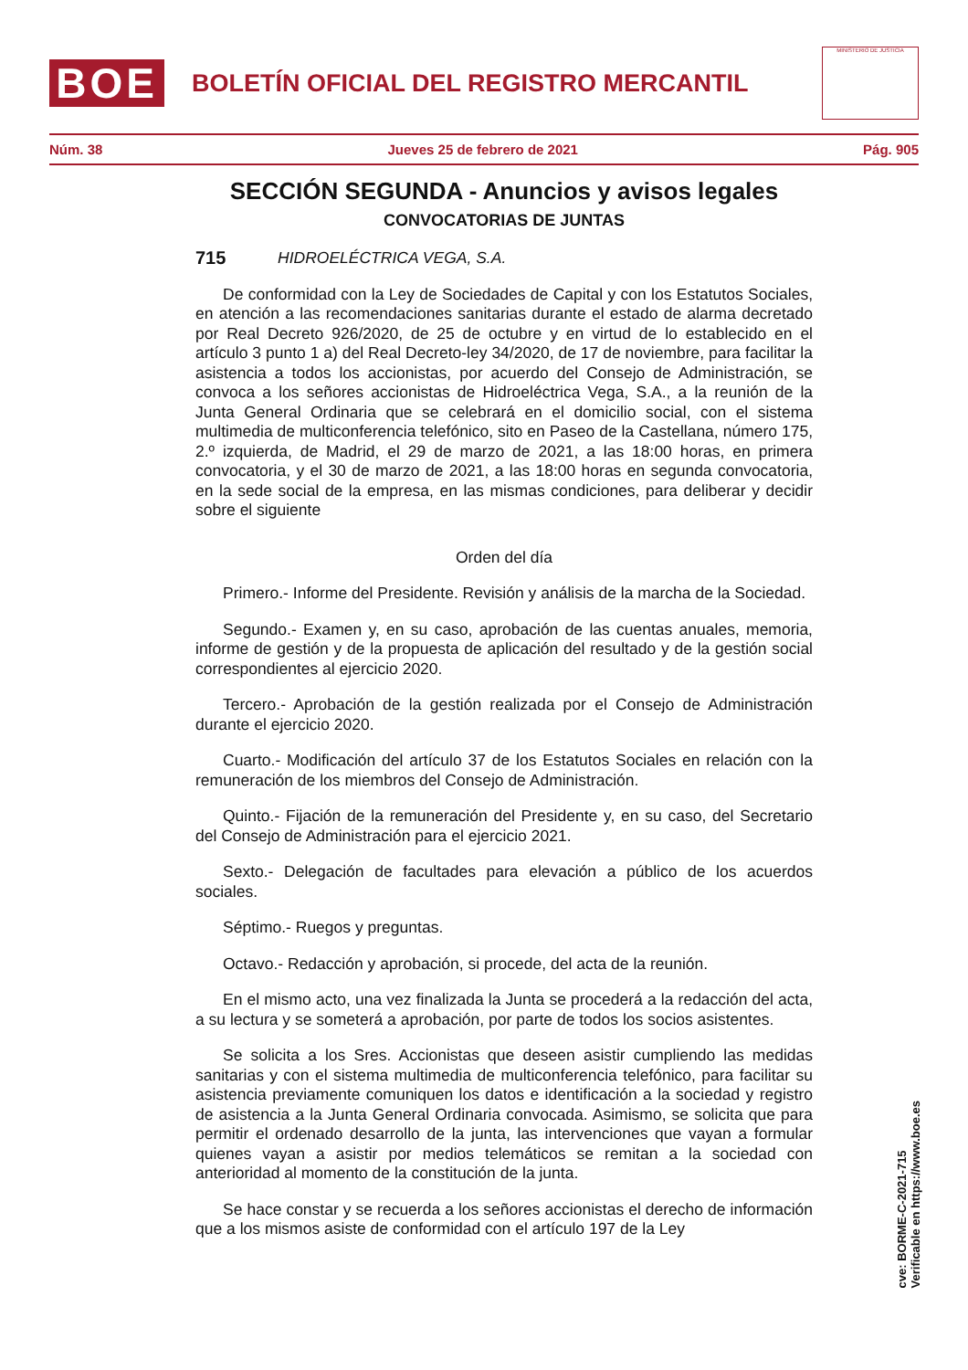BOE
BOLETÍN OFICIAL DEL REGISTRO MERCANTIL
MINISTERIO DE JUSTICIA
Núm. 38 Jueves 25 de febrero de 2021 Pág. 905
SECCIÓN SEGUNDA - Anuncios y avisos legales
CONVOCATORIAS DE JUNTAS
715 HIDROELÉCTRICA VEGA, S.A.
De conformidad con la Ley de Sociedades de Capital y con los Estatutos Sociales, en atención a las recomendaciones sanitarias durante el estado de alarma decretado por Real Decreto 926/2020, de 25 de octubre y en virtud de lo establecido en el artículo 3 punto 1 a) del Real Decreto-ley 34/2020, de 17 de noviembre, para facilitar la asistencia a todos los accionistas, por acuerdo del Consejo de Administración, se convoca a los señores accionistas de Hidroeléctrica Vega, S.A., a la reunión de la Junta General Ordinaria que se celebrará en el domicilio social, con el sistema multimedia de multiconferencia telefónico, sito en Paseo de la Castellana, número 175, 2.º izquierda, de Madrid, el 29 de marzo de 2021, a las 18:00 horas, en primera convocatoria, y el 30 de marzo de 2021, a las 18:00 horas en segunda convocatoria, en la sede social de la empresa, en las mismas condiciones, para deliberar y decidir sobre el siguiente
Orden del día
Primero.- Informe del Presidente. Revisión y análisis de la marcha de la Sociedad.
Segundo.- Examen y, en su caso, aprobación de las cuentas anuales, memoria, informe de gestión y de la propuesta de aplicación del resultado y de la gestión social correspondientes al ejercicio 2020.
Tercero.- Aprobación de la gestión realizada por el Consejo de Administración durante el ejercicio 2020.
Cuarto.- Modificación del artículo 37 de los Estatutos Sociales en relación con la remuneración de los miembros del Consejo de Administración.
Quinto.- Fijación de la remuneración del Presidente y, en su caso, del Secretario del Consejo de Administración para el ejercicio 2021.
Sexto.- Delegación de facultades para elevación a público de los acuerdos sociales.
Séptimo.- Ruegos y preguntas.
Octavo.- Redacción y aprobación, si procede, del acta de la reunión.
En el mismo acto, una vez finalizada la Junta se procederá a la redacción del acta, a su lectura y se someterá a aprobación, por parte de todos los socios asistentes.
Se solicita a los Sres. Accionistas que deseen asistir cumpliendo las medidas sanitarias y con el sistema multimedia de multiconferencia telefónico, para facilitar su asistencia previamente comuniquen los datos e identificación a la sociedad y registro de asistencia a la Junta General Ordinaria convocada. Asimismo, se solicita que para permitir el ordenado desarrollo de la junta, las intervenciones que vayan a formular quienes vayan a asistir por medios telemáticos se remitan a la sociedad con anterioridad al momento de la constitución de la junta.
Se hace constar y se recuerda a los señores accionistas el derecho de información que a los mismos asiste de conformidad con el artículo 197 de la Ley
cve: BORME-C-2021-715
Verificable en https://www.boe.es